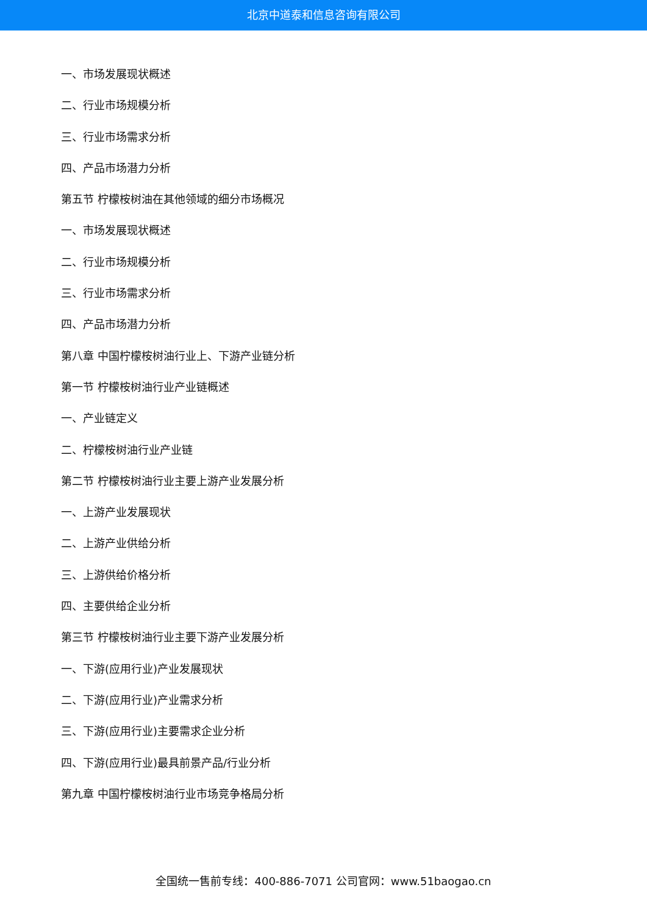北京中道泰和信息咨询有限公司
一、市场发展现状概述
二、行业市场规模分析
三、行业市场需求分析
四、产品市场潜力分析
第五节 柠檬桉树油在其他领域的细分市场概况
一、市场发展现状概述
二、行业市场规模分析
三、行业市场需求分析
四、产品市场潜力分析
第八章 中国柠檬桉树油行业上、下游产业链分析
第一节 柠檬桉树油行业产业链概述
一、产业链定义
二、柠檬桉树油行业产业链
第二节 柠檬桉树油行业主要上游产业发展分析
一、上游产业发展现状
二、上游产业供给分析
三、上游供给价格分析
四、主要供给企业分析
第三节 柠檬桉树油行业主要下游产业发展分析
一、下游(应用行业)产业发展现状
二、下游(应用行业)产业需求分析
三、下游(应用行业)主要需求企业分析
四、下游(应用行业)最具前景产品/行业分析
第九章 中国柠檬桉树油行业市场竞争格局分析
全国统一售前专线：400-886-7071 公司官网：www.51baogao.cn